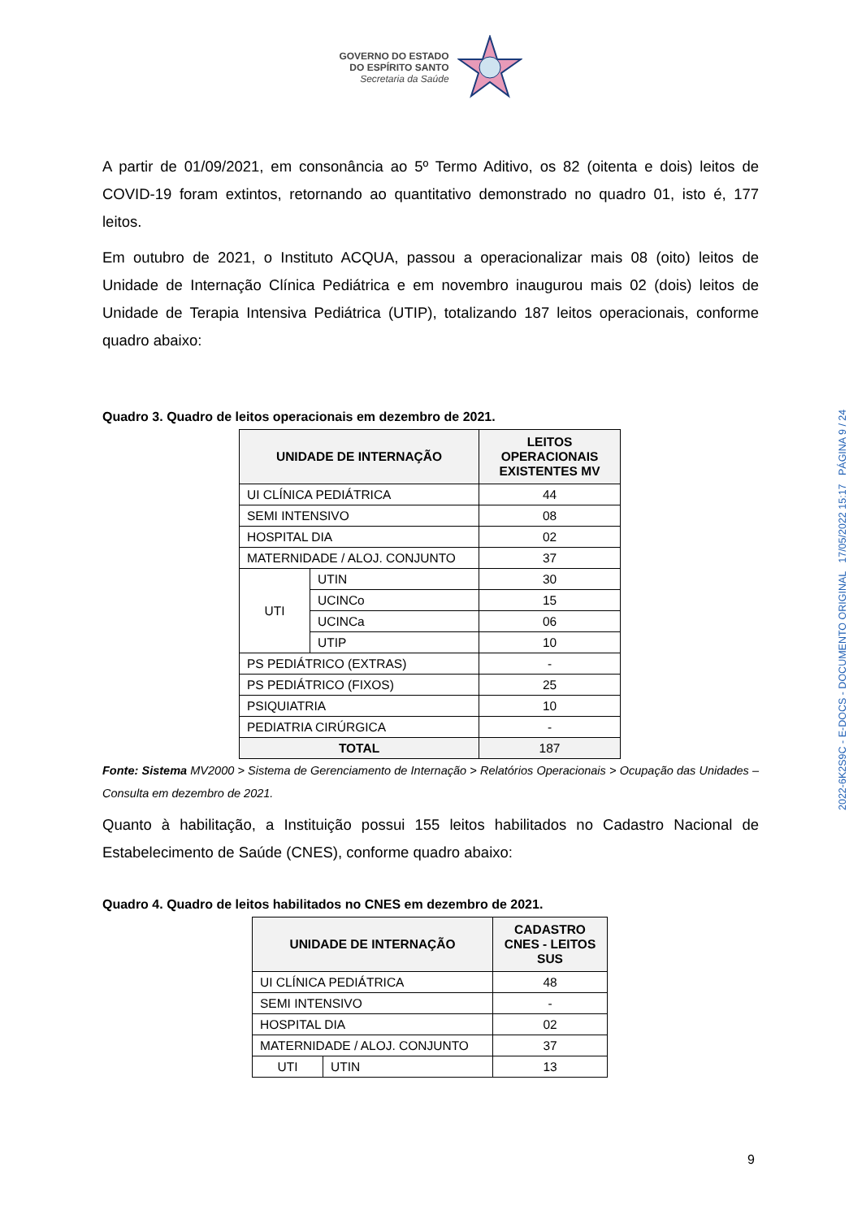GOVERNO DO ESTADO
DO ESPÍRITO SANTO
Secretaria da Saúde
A partir de 01/09/2021, em consonância ao 5º Termo Aditivo, os 82 (oitenta e dois) leitos de COVID-19 foram extintos, retornando ao quantitativo demonstrado no quadro 01, isto é, 177 leitos.
Em outubro de 2021, o Instituto ACQUA, passou a operacionalizar mais 08 (oito) leitos de Unidade de Internação Clínica Pediátrica e em novembro inaugurou mais 02 (dois) leitos de Unidade de Terapia Intensiva Pediátrica (UTIP), totalizando 187 leitos operacionais, conforme quadro abaixo:
Quadro 3. Quadro de leitos operacionais em dezembro de 2021.
| UNIDADE DE INTERNAÇÃO | | LEITOS OPERACIONAIS EXISTENTES MV |
| --- | --- | --- |
| UI CLÍNICA PEDIÁTRICA | | 44 |
| SEMI INTENSIVO | | 08 |
| HOSPITAL DIA | | 02 |
| MATERNIDADE / ALOJ. CONJUNTO | | 37 |
| UTI | UTIN | 30 |
| | UCINCo | 15 |
| | UCINCa | 06 |
| | UTIP | 10 |
| PS PEDIÁTRICO (EXTRAS) | | - |
| PS PEDIÁTRICO (FIXOS) | | 25 |
| PSIQUIATRIA | | 10 |
| PEDIATRIA CIRÚRGICA | | - |
| TOTAL | | 187 |
Fonte: Sistema MV2000 > Sistema de Gerenciamento de Internação > Relatórios Operacionais > Ocupação das Unidades – Consulta em dezembro de 2021.
Quanto à habilitação, a Instituição possui 155 leitos habilitados no Cadastro Nacional de Estabelecimento de Saúde (CNES), conforme quadro abaixo:
Quadro 4. Quadro de leitos habilitados no CNES em dezembro de 2021.
| UNIDADE DE INTERNAÇÃO | | CADASTRO CNES - LEITOS SUS |
| --- | --- | --- |
| UI CLÍNICA PEDIÁTRICA | | 48 |
| SEMI INTENSIVO | | - |
| HOSPITAL DIA | | 02 |
| MATERNIDADE / ALOJ. CONJUNTO | | 37 |
| UTI | UTIN | 13 |
2022-6K2S9C - E-DOCS - DOCUMENTO ORIGINAL 17/05/2022 15:17 PÁGINA 9 / 24
9